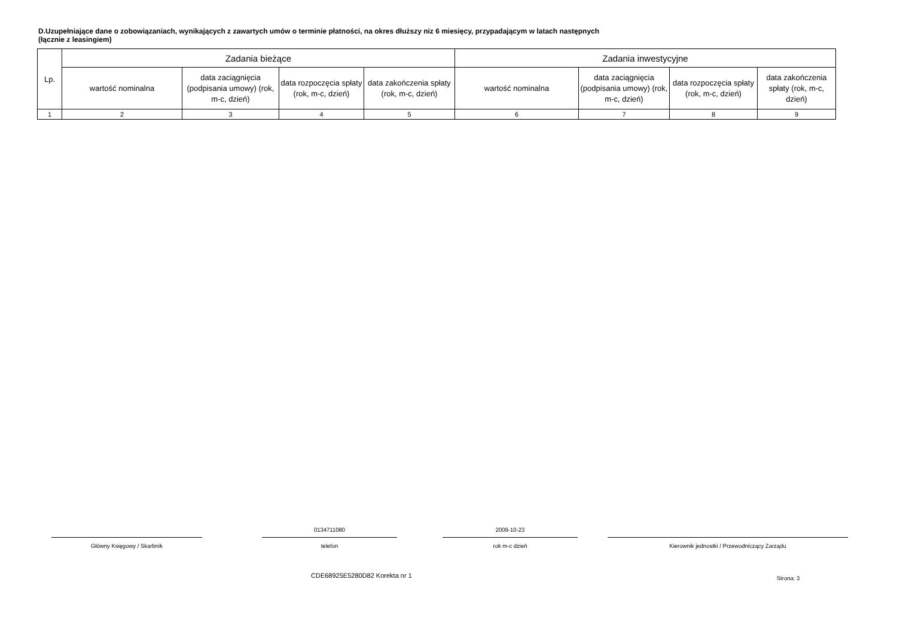D.Uzupełniające dane o zobowiązaniach, wynikających z zawartych umów o terminie płatności, na okres dłuższy niz 6 miesięcy, przypadającym w latach następnych
(łącznie z leasingiem)
| Lp. | Zadania bieżące | | | | Zadania inwestycyjne | | | |
| --- | --- | --- | --- | --- | --- | --- | --- | --- |
| | wartość nominalna | data zaciągnięcia (podpisania umowy) (rok, m-c, dzień) | data rozpoczęcia spłaty (rok, m-c, dzień) | data zakończenia spłaty (rok, m-c, dzień) | wartość nominalna | data zaciągnięcia (podpisania umowy) (rok, m-c, dzień) | data rozpoczęcia spłaty (rok, m-c, dzień) | data zakończenia spłaty (rok, m-c, dzień) |
| 1 | 2 | 3 | 4 | 5 | 6 | 7 | 8 | 9 |
Główny Księgowy / Skarbnik
0134711080
telefon
2009-10-23
rok m-c dzień
Kierownik jednostki / Przewodniczący Zarządu
CDE68925E5280D82 Korekta nr 1
Strona: 3